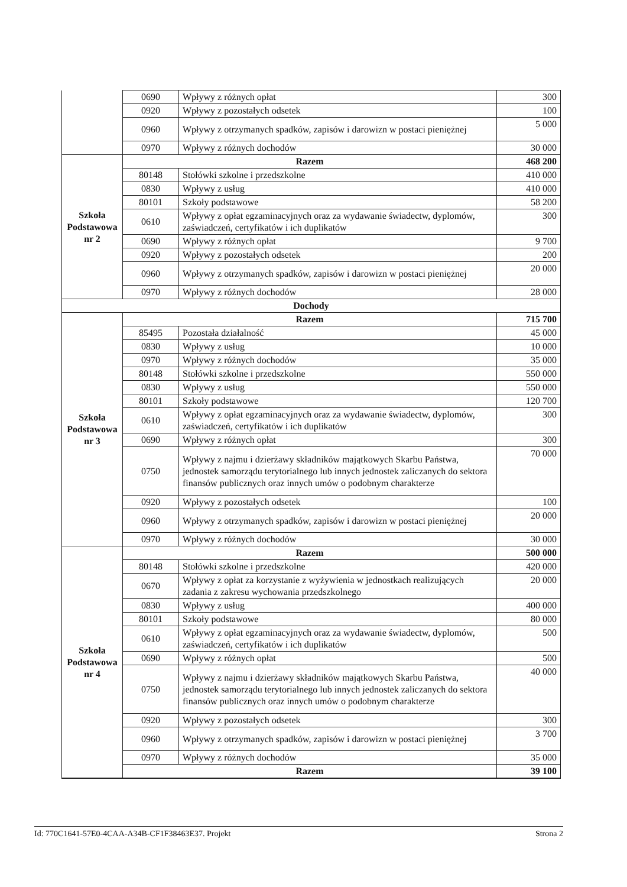| | 0690 | Wpływy z różnych opłat | 300 |
| | 0920 | Wpływy z pozostałych odsetek | 100 |
| | 0960 | Wpływy z otrzymanych spadków, zapisów i darowizn w postaci pieniężnej | 5 000 |
| | 0970 | Wpływy z różnych dochodów | 30 000 |
| Szkoła Podstawowa nr 2 | Razem | | 468 200 |
| | 80148 | Stołówki szkolne i przedszkolne | 410 000 |
| | 0830 | Wpływy z usług | 410 000 |
| | 80101 | Szkoły podstawowe | 58 200 |
| | 0610 | Wpływy z opłat egzaminacyjnych oraz za wydawanie świadectw, dyplomów, zaświadczeń, certyfikatów i ich duplikatów | 300 |
| | 0690 | Wpływy z różnych opłat | 9 700 |
| | 0920 | Wpływy z pozostałych odsetek | 200 |
| | 0960 | Wpływy z otrzymanych spadków, zapisów i darowizn w postaci pieniężnej | 20 000 |
| | 0970 | Wpływy z różnych dochodów | 28 000 |
| Dochody | | | |
| Szkoła Podstawowa nr 3 | Razem | | 715 700 |
| | 85495 | Pozostała działalność | 45 000 |
| | 0830 | Wpływy z usług | 10 000 |
| | 0970 | Wpływy z różnych dochodów | 35 000 |
| | 80148 | Stołówki szkolne i przedszkolne | 550 000 |
| | 0830 | Wpływy z usług | 550 000 |
| | 80101 | Szkoły podstawowe | 120 700 |
| | 0610 | Wpływy z opłat egzaminacyjnych oraz za wydawanie świadectw, dyplomów, zaświadczeń, certyfikatów i ich duplikatów | 300 |
| | 0690 | Wpływy z różnych opłat | 300 |
| | 0750 | Wpływy z najmu i dzierżawy składników majątkowych Skarbu Państwa, jednostek samorządu terytorialnego lub innych jednostek zaliczanych do sektora finansów publicznych oraz innych umów o podobnym charakterze | 70 000 |
| | 0920 | Wpływy z pozostałych odsetek | 100 |
| | 0960 | Wpływy z otrzymanych spadków, zapisów i darowizn w postaci pieniężnej | 20 000 |
| | 0970 | Wpływy z różnych dochodów | 30 000 |
| Szkoła Podstawowa nr 4 | Razem | | 500 000 |
| | 80148 | Stołówki szkolne i przedszkolne | 420 000 |
| | 0670 | Wpływy z opłat za korzystanie z wyżywienia w jednostkach realizujących zadania z zakresu wychowania przedszkolnego | 20 000 |
| | 0830 | Wpływy z usług | 400 000 |
| | 80101 | Szkoły podstawowe | 80 000 |
| | 0610 | Wpływy z opłat egzaminacyjnych oraz za wydawanie świadectw, dyplomów, zaświadczeń, certyfikatów i ich duplikatów | 500 |
| | 0690 | Wpływy z różnych opłat | 500 |
| | 0750 | Wpływy z najmu i dzierżawy składników majątkowych Skarbu Państwa, jednostek samorządu terytorialnego lub innych jednostek zaliczanych do sektora finansów publicznych oraz innych umów o podobnym charakterze | 40 000 |
| | 0920 | Wpływy z pozostałych odsetek | 300 |
| | 0960 | Wpływy z otrzymanych spadków, zapisów i darowizn w postaci pieniężnej | 3 700 |
| | 0970 | Wpływy z różnych dochodów | 35 000 |
| | Razem | | 39 100 |
Id: 770C1641-57E0-4CAA-A34B-CF1F38463E37. Projekt Strona 2